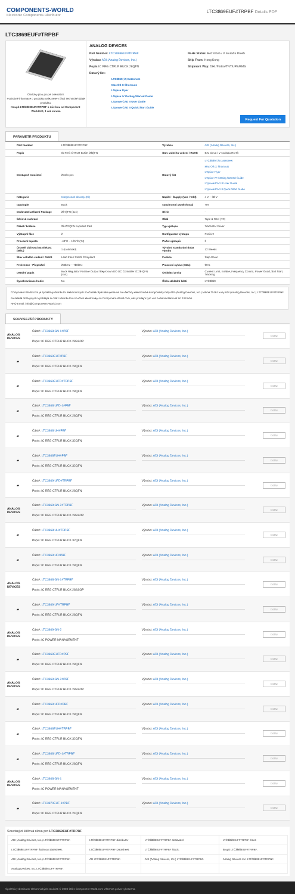COMPONENTS-WORLD
Electronic Components Distributor
LTC3869EUF#TRPBF Details PDF
LTC3869EUF#TRPBF
Obrázky jsou pouze orientační.
Podrobné informace o produktu naleznete v části Technické údaje produktu.
Koupit LTC3869EUF#TRPBF s důvěrou od Component-World.HK, 1 rok záruka
ANALOG DEVICES
Part Number: LTC3869EUF#TRPBF
Výrobce ADI (Analog Devices, Inc.)
Popis IC REG CTRLR BUCK 28QFN
Datový list:
RoHs Status: Bez olova / V souladu RoHS
Ship From: Hong Kong
Shipment Way: DHL/Fedex/TNT/UPS/EMS
LTC3869(-2) Datasheet
Mac OS X Shortcuts
LTspice Flyer
LTspice IV Getting Started Guide
LTpowerCAD II User Guide
LTpowerCAD II Quick Start Guide
Request For Quotation
PARAMETR PRODUKTU
| Part Number | LTC3869EUF#TRPBF | Výrobce | ADI (Analog Devices, Inc.) |
| Popis | IC REG CTRLR BUCK 28QFN | Stav volného vedení / RoHS | Bez olova / V souladu RoHS |
| Dostupné množství | 25161 pcs | Datový list | LTC3869(-2) Datasheet Mac OS X Shortcuts LTspice Flyer LTspice IV Getting Started Guide LTpowerCAD II User Guide LTpowerCAD II Quick Start Guide |
| Kategorie | Integrované obvody (IC) | Napětí - Supply (Vcc / Vdd) | 4 V ~ 38 V |
| topologie | Buck | synchronní usměrňovač | Yes |
| Dodavatel zařízení Package | 28-QFN (4x4) | Série | - |
| Sériová rozhraní | - | Obal | Tape & Reel (TR) |
| Paket / krabice | 28-WFQFN Exposed Pad | Typ výstupu | Transistor Driver |
| Výstupní fáze | 2 | Konfigurace výstupu | Positive |
| Provozní teplota | -40°C ~ 125°C (TJ) | Počet výstupů | 2 |
| Úroveň citlivosti na vlhkost (MSL) | 1 (Unlimited) | Výrobní standardní doba výroby | 12 Weeks |
| Stav volného vedení / RoHS | Lead free / RoHS Compliant | Funkce | Step-Down |
| Frekvence - Přepínání | 250kHz ~ 780kHz | Pracovní cyklus (Max) | 95% |
| Detailní popis | Buck Regulator Positive Output Step-Down DC-DC Controller IC 28-QFN (4x4) | Ovládací prvky | Current Limit, Enable, Frequency Control, Power Good, Soft Start, Tracking |
| Synchronizace hodin | No | Číslo základní části | LTC3869 |
Component-World.com je spolehlivý distributor elektronických součástek.Specializujeme se na všechny elektronické komponenty řady ADI (Analog Devices, Inc.).Máme 25161 kusy ADI (Analog Devices, Inc.) LTC3869EUF#TRPBF na skladě dostupných.Vyžádejte si citát z distributora součástí elektroniky na Component-World.com, náš prodejní tým vás bude kontaktovat do 24 hodin.
RFQ Email: info@Components-World.com
SOUVISEJÍCÍ PRODUKTY
ANALOG DEVICES
Část#: LTC3868IGN-1#PBF Výrobci: ADI (Analog Devices, Inc.)
Popis: IC REG CTRLR BUCK 28SSOP
Dotaz
▰
Část#: LTC3869EUF#PBF Výrobci: ADI (Analog Devices, Inc.)
Popis: IC REG CTRLR BUCK 28QFN
Dotaz
▰
Část#: LTC3869EUFD#TRPBF Výrobci: ADI (Analog Devices, Inc.)
Popis: IC REG CTRLR BUCK 28QFN
Dotaz
▰
Část#: LTC3868IUFD-1#PBF Výrobci: ADI (Analog Devices, Inc.)
Popis: IC REG CTRLR BUCK 28QFN
Dotaz
▰
Část#: LTC3868IUH#PBF Výrobci: ADI (Analog Devices, Inc.)
Popis: IC REG CTRLR BUCK 32QFN
Dotaz
▰
Část#: LTC3868EUH#PBF Výrobci: ADI (Analog Devices, Inc.)
Popis: IC REG CTRLR BUCK 32QFN
Dotaz
▰
Část#: LTC3869IUFD#TRPBF Výrobci: ADI (Analog Devices, Inc.)
Popis: IC REG CTRLR BUCK 28QFN
Dotaz
ANALOG DEVICES
Část#: LTC3869IGN-2#TRPBF Výrobci: ADI (Analog Devices, Inc.)
Popis: IC REG CTRLR BUCK 28SSOP
Dotaz
▰
Část#: LTC3868IUH#TRPBF Výrobci: ADI (Analog Devices, Inc.)
Popis: IC REG CTRLR BUCK 32QFN
Dotaz
▰
Část#: LTC3869IUF#PBF Výrobci: ADI (Analog Devices, Inc.)
Popis: IC REG CTRLR BUCK 28QFN
Dotaz
ANALOG DEVICES
Část#: LTC3868IGN-1#TRPBF Výrobci: ADI (Analog Devices, Inc.)
Popis: IC REG CTRLR BUCK 28SSOP
Dotaz
▰
Část#: LTC3869IUF#TRPBF Výrobci: ADI (Analog Devices, Inc.)
Popis: IC REG CTRLR BUCK 28QFN
Dotaz
ANALOG DEVICES
Část#: LTC3869IGN-2 Výrobci: ADI (Analog Devices, Inc.)
Popis: IC POWER MANAGEMENT
Dotaz
▰
Část#: LTC3869EUFD#PBF Výrobci: ADI (Analog Devices, Inc.)
Popis: IC REG CTRLR BUCK 28QFN
Dotaz
ANALOG DEVICES
Část#: LTC3869IGN-2#PBF Výrobci: ADI (Analog Devices, Inc.)
Popis: IC REG CTRLR BUCK 28SSOP
Dotaz
▰
Část#: LTC3869IUFD#PBF Výrobci: ADI (Analog Devices, Inc.)
Popis: IC REG CTRLR BUCK 28QFN
Dotaz
▰
Část#: LTC3868EUH#TRPBF Výrobci: ADI (Analog Devices, Inc.)
Popis: IC REG CTRLR BUCK 32QFN
Dotaz
▰
Část#: LTC3868IUFD-1#TRPBF Výrobci: ADI (Analog Devices, Inc.)
Popis: IC REG CTRLR BUCK 28QFN
Dotaz
ANALOG DEVICES
Část#: LTC3868IGN-1 Výrobci: ADI (Analog Devices, Inc.)
Popis: IC POWER MANAGEMENT
Dotaz
▰
Část#: LTC3870EUF-1#PBF Výrobci: ADI (Analog Devices, Inc.)
Popis: IC REG CTRLR BUCK 24QFN
Dotaz
Související klíčová slova pro LTC3869EUF#TRPBF
| ADI (Analog Devices, Inc.) LTC3869EUF#TRPBF. | LTC3869EUF#TRPBF distributor | LTC3869EUF#TRPBF dodavatel | LTC3869EUF#TRPBF Cena |
| LTC3869EUF#TRPBF Stáhnout datasheet. | LTC3869EUF#TRPBF Datasheet. | LTC3869EUF#TRPBF Stock. | koupit LTC3869EUF#TRPBF. |
| ADI (Analog Devices, Inc.) LTC3869EUF#TRPBF. | AD LTC3869EUF#TRPBF. | ADI (Analog Devices, Inc.) LTC3869EUF#TRPBF. | Analog Devices Inc. LTC3869EUF#TRPBF. |
| Analog Devices, Inc. LTC3869EUF#TRPBF. | | | |
Spolehlivý distributor elektronických součástí © 2003-2021 Component-World.com Všechna práva vyhrazena.